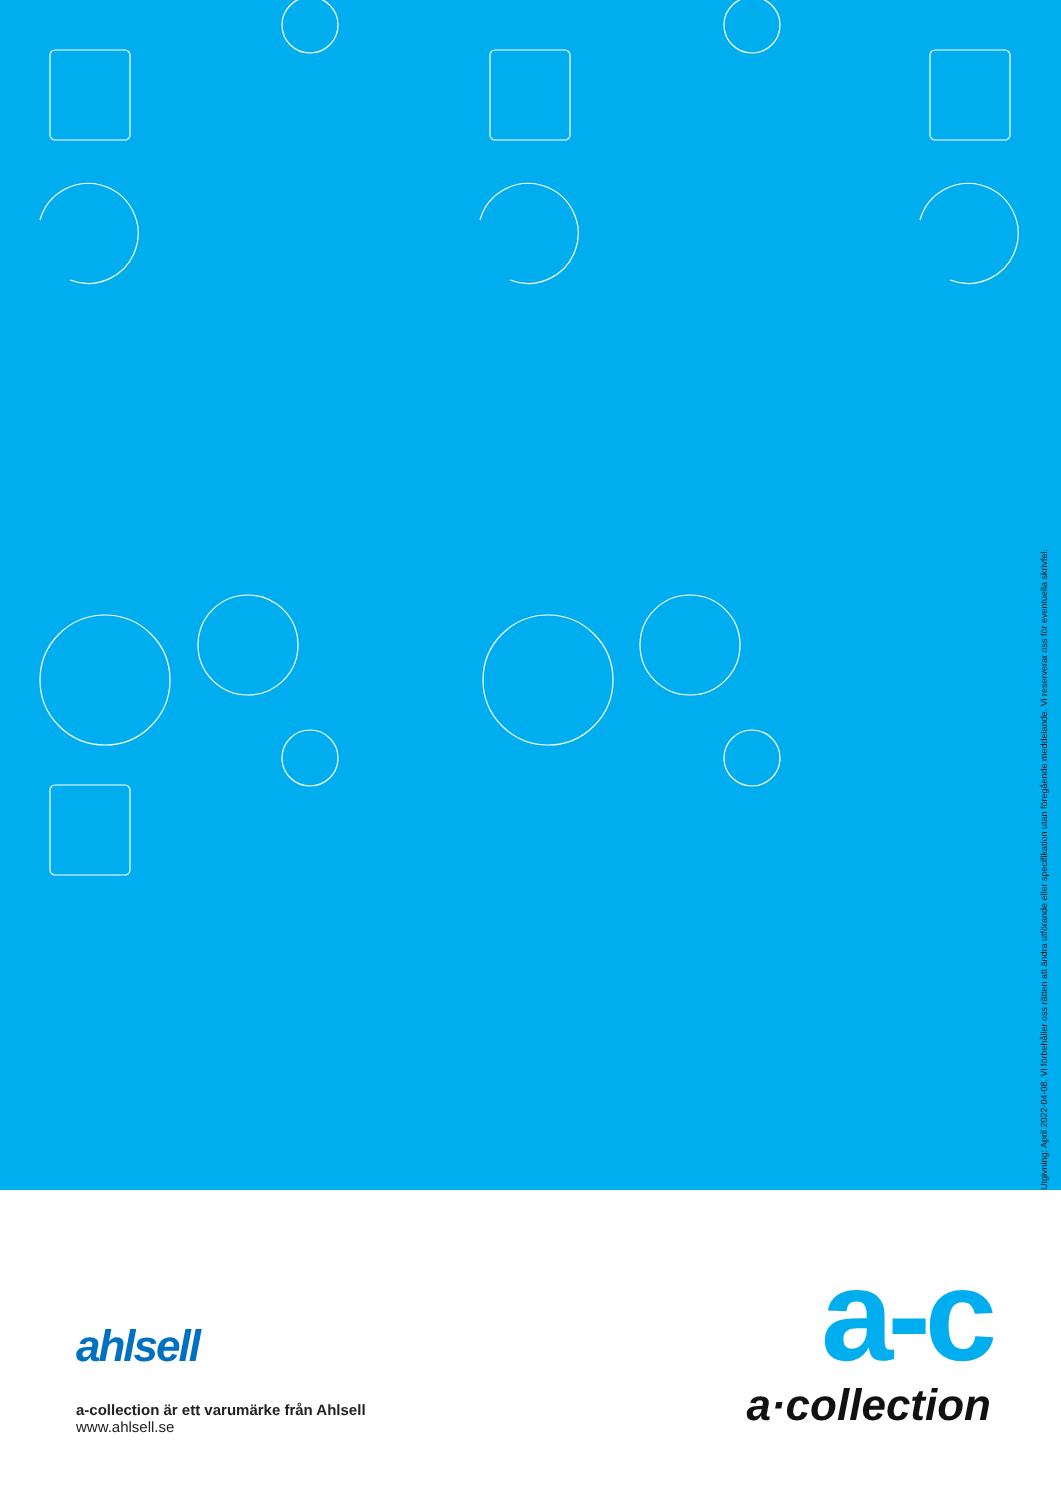Utgivning: April 2022-04-08. Vi förbehåller oss rätten att ändra utförande eller specifikation utan föregående meddelande. Vi reserverar oss för eventuella skrivfel.
ahlsell
a-collection är ett varumärke från Ahlsell
www.ahlsell.se
a-c
a·collection